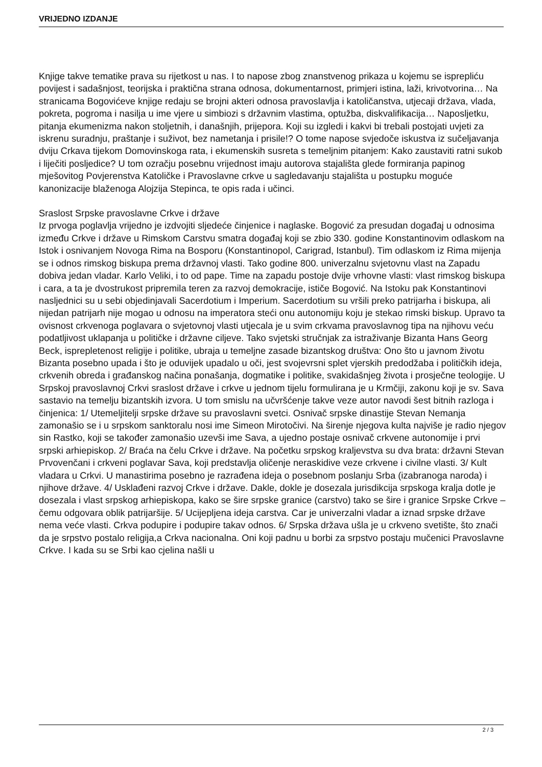VRIJEDNO IZDANJE
Knjige takve tematike prava su rijetkost u nas. I to napose zbog znanstvenog prikaza u kojemu se isprepliću povijest i sadašnjost, teorijska i praktična strana odnosa, dokumentarnost, primjeri istina, laži, krivotvorina… Na stranicama Bogovićeve knjige redaju se brojni akteri odnosa pravoslavlja i katoličanstva, utjecaji država, vlada, pokreta, pogroma i nasilja u ime vjere u simbiozi s državnim vlastima, optužba, diskvalifikacija… Naposljetku, pitanja ekumenizma nakon stoljetnih, i današnjih, prijepora. Koji su izgledi i kakvi bi trebali postojati uvjeti za iskrenu suradnju, praštanje i suživot, bez nametanja i prisile!? O tome napose svjedoče iskustva iz sučeljavanja dviju Crkava tijekom Domovinskoga rata, i ekumenskih susreta s temeljnim pitanjem: Kako zaustaviti ratni sukob i liječiti posljedice? U tom ozračju posebnu vrijednost imaju autorova stajališta glede formiranja papinog mješovitog Povjerenstva Katoličke i Pravoslavne crkve u sagledavanju stajališta u postupku moguće kanonizacije blaženoga Alojzija Stepinca, te opis rada i učinci.
Sraslost Srpske pravoslavne Crkve i države
Iz prvoga poglavlja vrijedno je izdvojiti sljedeće činjenice i naglaske. Bogović za presudan događaj u odnosima između Crkve i države u Rimskom Carstvu smatra događaj koji se zbio 330. godine Konstantinovim odlaskom na Istok i osnivanjem Novoga Rima na Bosporu (Konstantinopol, Carigrad, Istanbul). Tim odlaskom iz Rima mijenja se i odnos rimskog biskupa prema državnoj vlasti. Tako godine 800. univerzalnu svjetovnu vlast na Zapadu dobiva jedan vladar. Karlo Veliki, i to od pape. Time na zapadu postoje dvije vrhovne vlasti: vlast rimskog biskupa i cara, a ta je dvostrukost pripremila teren za razvoj demokracije, ističe Bogović. Na Istoku pak Konstantinovi nasljednici su u sebi objedinjavali Sacerdotium i Imperium. Sacerdotium su vršili preko patrijarha i biskupa, ali nijedan patrijarh nije mogao u odnosu na imperatora steći onu autonomiju koju je stekao rimski biskup. Upravo ta ovisnost crkvenoga poglavara o svjetovnoj vlasti utjecala je u svim crkvama pravoslavnog tipa na njihovu veću podatljivost uklapanja u političke i državne ciljeve. Tako svjetski stručnjak za istraživanje Bizanta Hans Georg Beck, isprepletenost religije i politike, ubraja u temeljne zasade bizantskog društva: Ono što u javnom životu Bizanta posebno upada i što je oduvijek upadalo u oči, jest svojevrsni splet vjerskih predodžaba i političkih ideja, crkvenih obreda i građanskog načina ponašanja, dogmatike i politike, svakidašnjeg života i prosječne teologije. U Srpskoj pravoslavnoj Crkvi sraslost države i crkve u jednom tijelu formulirana je u Krmčiji, zakonu koji je sv. Sava sastavio na temelju bizantskih izvora. U tom smislu na učvršćenje takve veze autor navodi šest bitnih razloga i činjenica: 1/ Utemeljitelji srpske države su pravoslavni svetci. Osnivač srpske dinastije Stevan Nemanja zamonašio se i u srpskom sanktoralu nosi ime Simeon Mirotočivi. Na širenje njegova kulta najviše je radio njegov sin Rastko, koji se također zamonašio uzevši ime Sava, a ujedno postaje osnivač crkvene autonomije i prvi srpski arhiepiskop. 2/ Braća na čelu Crkve i države. Na početku srpskog kraljevstva su dva brata: državni Stevan Prvovenčani i crkveni poglavar Sava, koji predstavlja oličenje neraskidive veze crkvene i civilne vlasti. 3/ Kult vladara u Crkvi. U manastirima posebno je razrađena ideja o posebnom poslanju Srba (izabranoga naroda) i njihove države. 4/ Usklađeni razvoj Crkve i države. Dakle, dokle je dosezala jurisdikcija srpskoga kralja dotle je dosezala i vlast srpskog arhiepiskopa, kako se šire srpske granice (carstvo) tako se šire i granice Srpske Crkve – čemu odgovara oblik patrijaršije. 5/ Ucijepljena ideja carstva. Car je univerzalni vladar a iznad srpske države nema veće vlasti. Crkva podupire i podupire takav odnos. 6/ Srpska država ušla je u crkveno svetište, što znači da je srpstvo postalo religija,a Crkva nacionalna. Oni koji padnu u borbi za srpstvo postaju mučenici Pravoslavne Crkve. I kada su se Srbi kao cjelina našli u
2 / 3